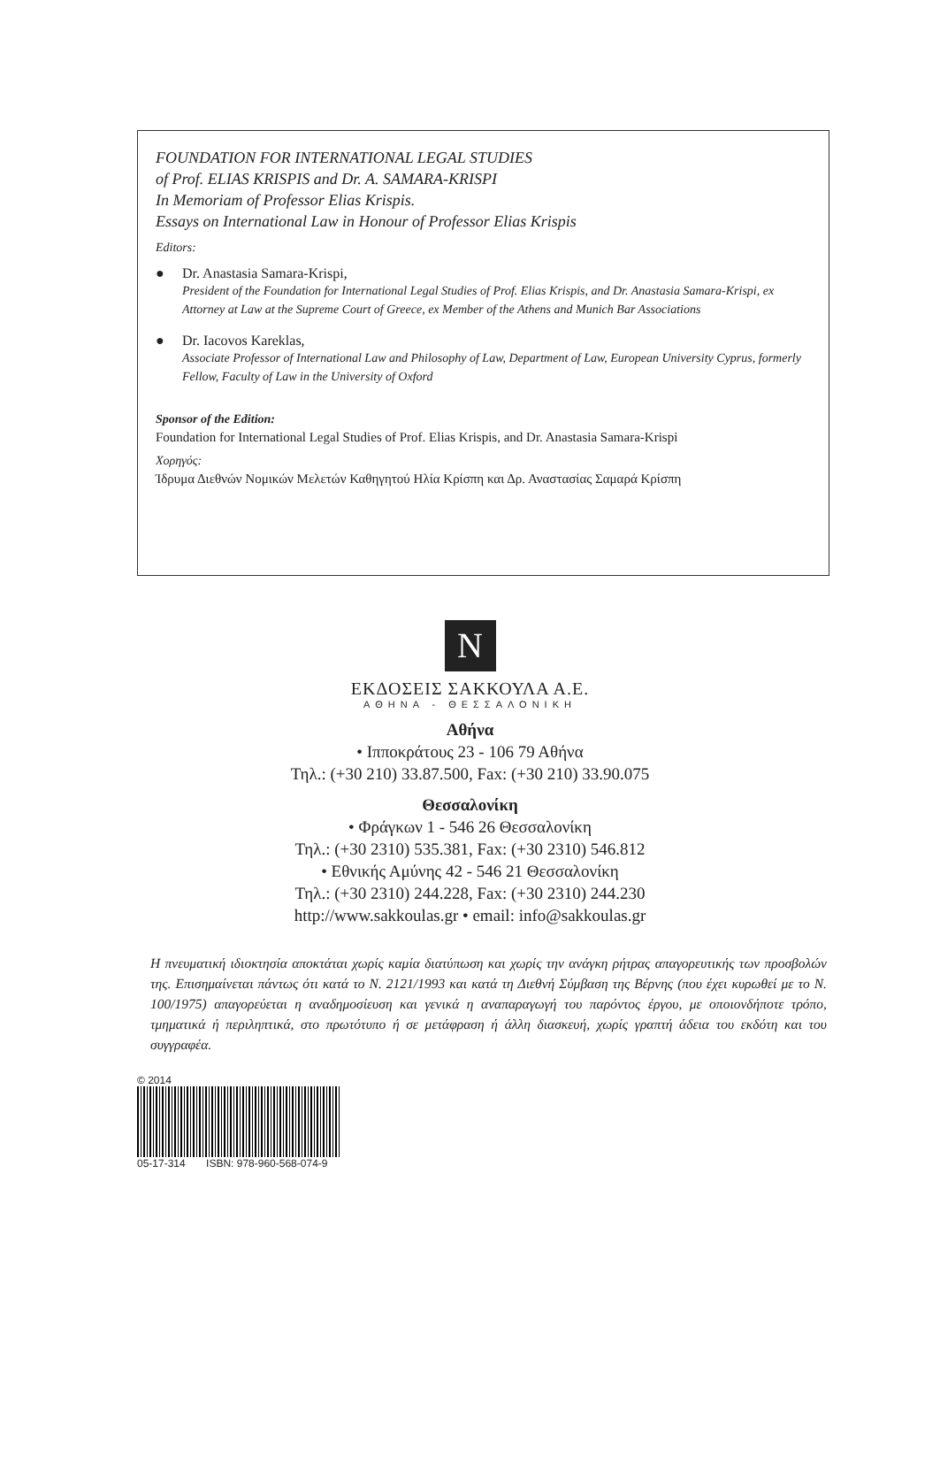FOUNDATION FOR INTERNATIONAL LEGAL STUDIES
of Prof. ELIAS KRISPIS and Dr. A. SAMARA-KRISPI
In Memoriam of Professor Elias Krispis.
Essays on International Law in Honour of Professor Elias Krispis
Editors:
● Dr. Anastasia Samara-Krispi,
President of the Foundation for International Legal Studies of Prof. Elias Krispis, and Dr. Anastasia Samara-Krispi, ex Attorney at Law at the Supreme Court of Greece, ex Member of the Athens and Munich Bar Associations
● Dr. Iacovos Kareklas,
Associate Professor of International Law and Philosophy of Law, Department of Law, European University Cyprus, formerly Fellow, Faculty of Law in the University of Oxford
Sponsor of the Edition:
Foundation for International Legal Studies of Prof. Elias Krispis, and Dr. Anastasia Samara-Krispi
Χορηγός:
Ίδρυμα Διεθνών Νομικών Μελετών Καθηγητού Ηλία Κρίσπη και Δρ. Αναστασίας Σαμαρά Κρίσπη
N
ΕΚΔΟΣΕΙΣ ΣΑΚΚΟΥΛΑ Α.Ε.
ΑΘΗΝΑ - ΘΕΣΣΑΛΟΝΙΚΗ
Αθήνα
• Ιπποκράτους 23 - 106 79 Αθήνα
Τηλ.: (+30 210) 33.87.500, Fax: (+30 210) 33.90.075
Θεσσαλονίκη
• Φράγκων 1 - 546 26 Θεσσαλονίκη
Τηλ.: (+30 2310) 535.381, Fax: (+30 2310) 546.812
• Εθνικής Αμύνης 42 - 546 21 Θεσσαλονίκη
Τηλ.: (+30 2310) 244.228, Fax: (+30 2310) 244.230
http://www.sakkoulas.gr • email: info@sakkoulas.gr
Η πνευματική ιδιοκτησία αποκτάται χωρίς καμία διατύπωση και χωρίς την ανάγκη ρήτρας απαγορευτικής των προσβολών της. Επισημαίνεται πάντως ότι κατά το Ν. 2121/1993 και κατά τη Διεθνή Σύμβαση της Βέρνης (που έχει κυρωθεί με το Ν. 100/1975) απαγορεύεται η αναδημοσίευση και γενικά η αναπαραγωγή του παρόντος έργου, με οποιονδήποτε τρόπο, τμηματικά ή περιληπτικά, στο πρωτότυπο ή σε μετάφραση ή άλλη διασκευή, χωρίς γραπτή άδεια του εκδότη και του συγγραφέα.
© 2014
05-17-314 ISBN: 978-960-568-074-9